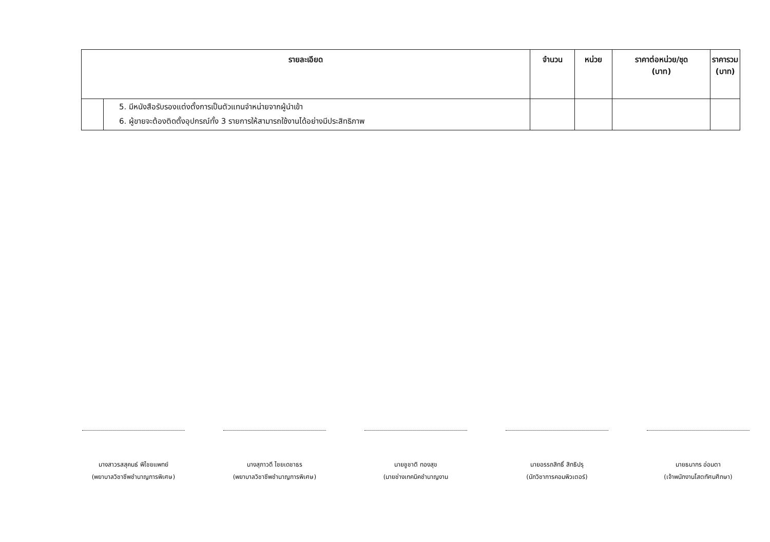| รายละเอียด | | จำนวน | หน่วย | ราคาต่อหน่วย/ชุด (บาท) | ราคารวม (บาท) |
| --- | --- | --- | --- | --- | --- |
| | 5. มีหนังสือรับรองแต่งตั้งการเป็นตัวแทนจำหน่ายจากผู้นำเข้า 6. ผู้ขายจะต้องติดตั้งอุปกรณ์ทั้ง 3 รายการให้สามารถใช้งานได้อย่างมีประสิทธิภาพ | | | | |
นางสาวรสสุคนธ์ พิไชยแพทย์
(พยาบาลวิชาชีพชำนาญการพิเศษ)
นางสุภาวดี ไชยเดชาธร
(พยาบาลวิชาชีพชำนาญการพิเศษ)
นายชูชาติ ทองสุข
(นายช่างเทคนิคชำนาญงาน
นายอรรถสิทธิ์ สิทธิปรุ
(นักวิชาการคอมพิวเตอร์)
นายธนากร อ่อนตา
(เจ้าพนักงานโสตทัศนศึกษา)